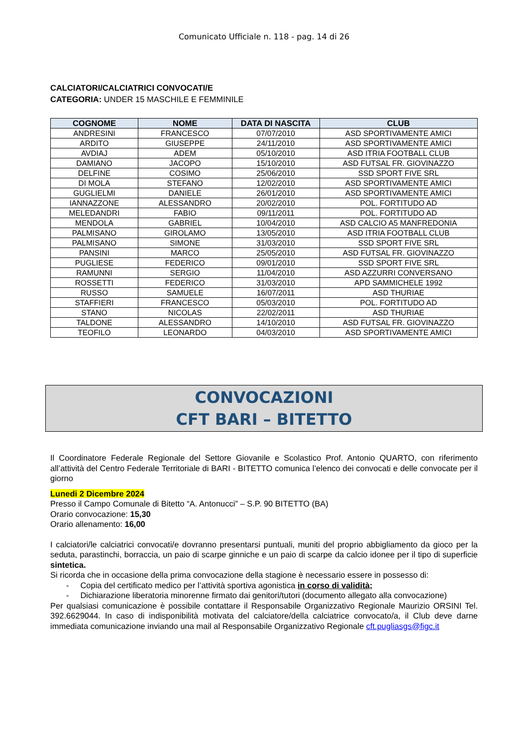Comunicato Ufficiale n. 118 - pag. 14 di 26
CALCIATORI/CALCIATRICI CONVOCATI/E
CATEGORIA: UNDER 15 MASCHILE E FEMMINILE
| COGNOME | NOME | DATA DI NASCITA | CLUB |
| --- | --- | --- | --- |
| ANDRESINI | FRANCESCO | 07/07/2010 | ASD SPORTIVAMENTE AMICI |
| ARDITO | GIUSEPPE | 24/11/2010 | ASD SPORTIVAMENTE AMICI |
| AVDIAJ | ADEM | 05/10/2010 | ASD ITRIA FOOTBALL CLUB |
| DAMIANO | JACOPO | 15/10/2010 | ASD FUTSAL FR. GIOVINAZZO |
| DELFINE | COSIMO | 25/06/2010 | SSD SPORT FIVE SRL |
| DI MOLA | STEFANO | 12/02/2010 | ASD SPORTIVAMENTE AMICI |
| GUGLIELMI | DANIELE | 26/01/2010 | ASD SPORTIVAMENTE AMICI |
| IANNAZZONE | ALESSANDRO | 20/02/2010 | POL. FORTITUDO AD |
| MELEDANDRI | FABIO | 09/11/2011 | POL. FORTITUDO AD |
| MENDOLA | GABRIEL | 10/04/2010 | ASD CALCIO A5 MANFREDONIA |
| PALMISANO | GIROLAMO | 13/05/2010 | ASD ITRIA FOOTBALL CLUB |
| PALMISANO | SIMONE | 31/03/2010 | SSD SPORT FIVE SRL |
| PANSINI | MARCO | 25/05/2010 | ASD FUTSAL FR. GIOVINAZZO |
| PUGLIESE | FEDERICO | 09/01/2010 | SSD SPORT FIVE SRL |
| RAMUNNI | SERGIO | 11/04/2010 | ASD AZZURRI CONVERSANO |
| ROSSETTI | FEDERICO | 31/03/2010 | APD SAMMICHELE 1992 |
| RUSSO | SAMUELE | 16/07/2011 | ASD THURIAE |
| STAFFIERI | FRANCESCO | 05/03/2010 | POL. FORTITUDO AD |
| STANO | NICOLAS | 22/02/2011 | ASD THURIAE |
| TALDONE | ALESSANDRO | 14/10/2010 | ASD FUTSAL FR. GIOVINAZZO |
| TEOFILO | LEONARDO | 04/03/2010 | ASD SPORTIVAMENTE AMICI |
CONVOCAZIONI
CFT BARI – BITETTO
Il Coordinatore Federale Regionale del Settore Giovanile e Scolastico Prof. Antonio QUARTO, con riferimento all’attività del Centro Federale Territoriale di BARI - BITETTO comunica l’elenco dei convocati e delle convocate per il giorno
Lunedi 2 Dicembre 2024
Presso il Campo Comunale di Bitetto “A. Antonucci” – S.P. 90 BITETTO (BA)
Orario convocazione: 15,30
Orario allenamento: 16,00
I calciatori/le calciatrici convocati/e dovranno presentarsi puntuali, muniti del proprio abbigliamento da gioco per la seduta, parastinchi, borraccia, un paio di scarpe ginniche e un paio di scarpe da calcio idonee per il tipo di superficie sintetica.
Si ricorda che in occasione della prima convocazione della stagione è necessario essere in possesso di:
- Copia del certificato medico per l’attività sportiva agonistica in corso di validità;
- Dichiarazione liberatoria minorenne firmato dai genitori/tutori (documento allegato alla convocazione)
Per qualsiasi comunicazione è possibile contattare il Responsabile Organizzativo Regionale Maurizio ORSINI Tel. 392.6629044. In caso di indisponibilità motivata del calciatore/della calciatrice convocato/a, il Club deve darne immediata comunicazione inviando una mail al Responsabile Organizzativo Regionale cft.pugliasgs@figc.it